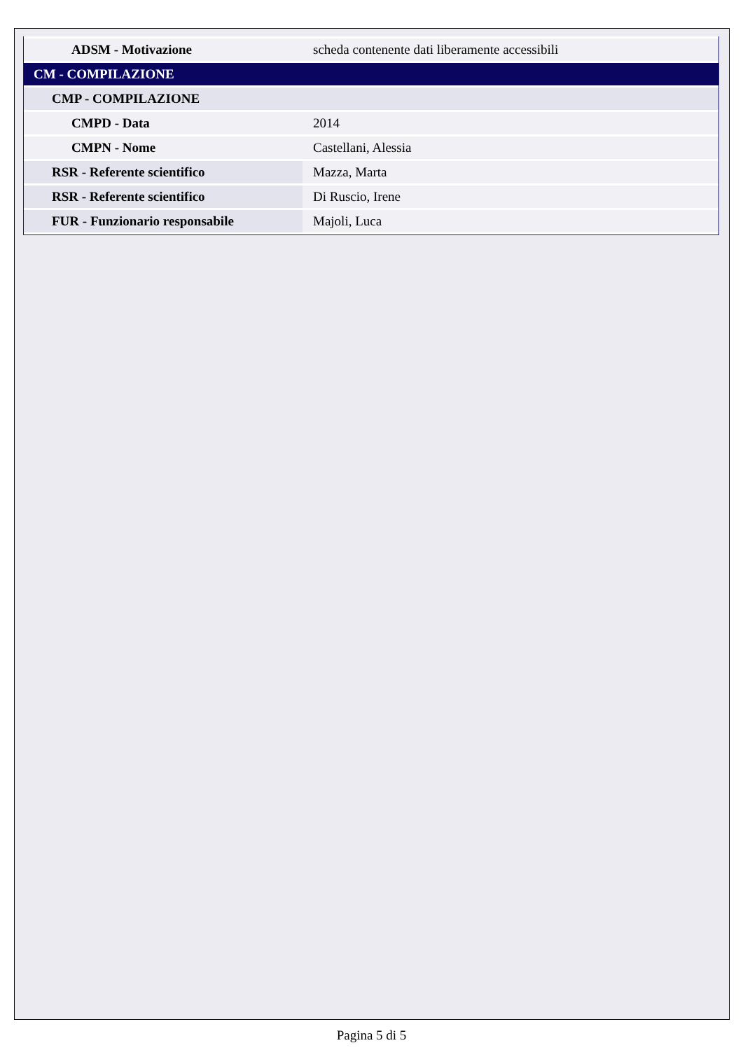| ADSM - Motivazione | scheda contenente dati liberamente accessibili |
| CM - COMPILAZIONE | |
| CMP - COMPILAZIONE | |
| CMPD - Data | 2014 |
| CMPN - Nome | Castellani, Alessia |
| RSR - Referente scientifico | Mazza, Marta |
| RSR - Referente scientifico | Di Ruscio, Irene |
| FUR - Funzionario responsabile | Majoli, Luca |
Pagina 5 di 5